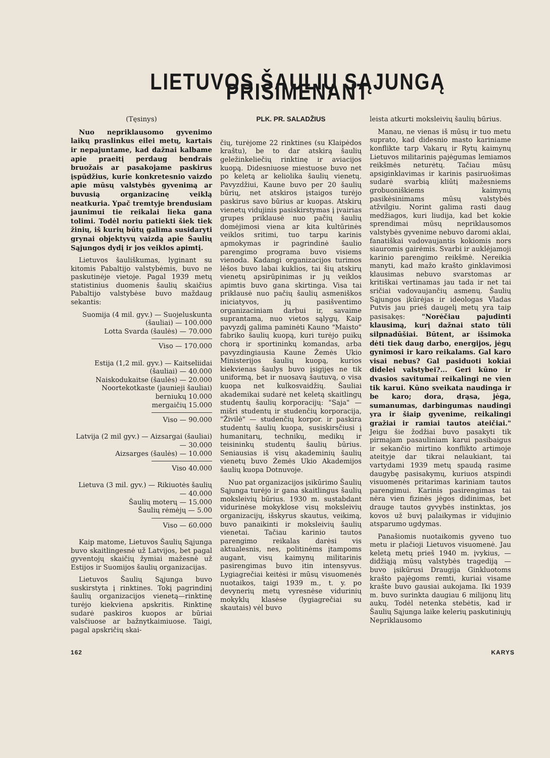LIETUVOS ŠAULIŲ SĄJUNGĄ PRISIMENANT
(Tęsinys)
Nuo nepriklausomo gyvenimo laikų praslinkus eilei metų, kartais ir nepajuntame, kad dažnai kalbame apie praeitį perdaug bendrais bruožais ar pasakojame paskirus įspūdžius, kurie konkretesnio vaizdo apie mūsų valstybės gyvenimą ar buvusią organizacinę veiklą neatkuria. Ypač tremtyje brendusiam jaunimui tie reikalai lieka gana tolimi. Todėl noriu patiekti šiek tiek žinių, iš kurių būtų galima susidaryti grynai objektyvų vaizdą apie Šaulių Sąjungos dydį ir jos veiklos apimtį.
Lietuvos šauliškumas, lyginant su kitomis Pabaltijo valstybėmis, buvo ne paskutinėje vietoje. Pagal 1939 metų statistinius duomenis šaulių skaičius Pabaltijo valstybėse buvo maždaug sekantis:
Suomija (4 mil. gyv.) — Suojeluskunta (šauliai) — 100.000
Lotta Svarda (šaulės) — 70.000
Viso — 170.000
Estija (1,2 mil. gyv.) — Kaitseliidai (šauliai) — 40.000
Naiskodukaitse (šaulės) — 20.000
Noortekotkaste (jaunieji šauliai) berniukų 10.000
mergaičių 15.000
Viso — 90.000
Latvija (2 mil gyv.) — Aizsargai (šauliai) — 30.000
Aizsarges (šaulės) — 10.000
Viso 40.000
Lietuva (3 mil. gyv.) — Rikiuotės šaulių — 40.000
Šaulių moterų — 15.000
Šaulių rėmėjų — 5.00
Viso — 60.000
Kaip matome, Lietuvos Šaulių Sąjunga buvo skaitlingesnė už Latvijos, bet pagal gyventojų skaičių žymiai mažesnė už Estijos ir Suomijos šaulių organizacijas.
Lietuvos Šaulių Sąjunga buvo suskirstyta į rinktines. Tokį pagrindinį šaulių organizacijos vienetą—rinktinę turėjo kiekviena apskritis. Rinktinę sudarė paskiros kuopos ar būriai valsčiuose ar bažnytkaimiuose. Taigi, pagal apskričių skai-
PLK. PR. SALADŽIUS
čių, turėjome 22 rinktines (su Klaipėdos kraštu), be to dar atskirą šaulių geležinkeliečių rinktinę ir aviacijos kuopą. Didesniuose miestuose buvo net po keletą ar keliolika šaulių vienetų. Pavyzdžiui, Kaune buvo per 20 šaulių būrių, net atskiros įstaigos turėjo paskirus savo būrius ar kuopas. Atskirų vienetų vidujinis pasiskirstymas į įvairias grupes priklausė nuo pačių šaulių domėjimosi viena ar kita kultūrinės veiklos sritimi, tuo tarpu karinis apmokymas ir pagrindinė šaulio parengimo programa buvo visiems vienoda. Kadangi organizacijos turimos lėšos buvo labai kuklios, tai šių atskirų vienetų apsirūpinimas ir jų veiklos apimtis buvo gana skirtinga. Visa tai priklausė nuo pačių šaulių asmeniškos iniciatyvos, jų pasišventimo organizaciniam darbui ir, savaime suprantama, nuo vietos sąlygų. Kaip pavyzdį galima paminėti Kauno "Maisto" fabriko šaulių kuopą, kuri turėjo puikų chorą ir sportininkų komandas, arba pavyzdingiausia Kaune Žemės Ukio Ministerijos šaulių kuopą, kurios kiekvienas šaulys buvo įsigijęs ne tik uniformą, bet ir nuosavą šautuvą, o visa kuopa net kulkosvaidžių. Šauliai akademikai sudarė net keletą skaitlingų studentų šaulių korporacijų: "Saja" — mišri studentų ir studenčių korporacija, "Živilė" — studenčių korpor. ir paskira studentų šaulių kuopa, susiskirsčiusi į humanitarų, technikų, medikų ir teisininkų studentų šaulių būrius. Seniausias iš visų akademinių šaulių vienetų buvo Žemės Ukio Akademijos šaulių kuopa Dotnuvoje.
Nuo pat organizacijos įsikūrimo Šaulių Sąjunga turėjo ir gana skaitlingus šaulių moksleivių būrius. 1930 m. sustabdant vidurinėse mokyklose visų moksleivių organizacijų, išskyrus skautus, veikimą, buvo panaikinti ir moksleivių šaulių vienetai. Tačiau karinio tautos parengimo reikalas darėsi vis aktualesnis, nes, politinėms įtampoms augant, visų kaimynų militarinis pasirengimas buvo itin intensyvus. Lygiagrečiai keitėsi ir mūsų visuomenės nuotaikos, taigi 1939 m., t. y. po devynerių metų vyresnėse vidurinių mokyklų klasėse (lygiagrečiai su skautais) vėl buvo
leista atkurti moksleivių šaulių būrius.
Manau, ne vienas iš mūsų ir tuo metu suprato, kad didesnio masto kariniame konflikte tarp Vakarų ir Rytų kaimynų Lietuvos militarinis pajėgumas lemiamos reikšmės neturėtų. Tačiau mūsų apsiginklavimas ir karinis pasiruošimas sudarė svarbią kliūtį mažesniems grobuoniškiems kaimynų pasikėsinimams mūsų valstybės atžvilgiu. Norint galima rasti daug medžiagos, kuri liudija, kad bet kokie sprendimai mūsų nepriklausomos valstybės gyvenime nebuvo daromi aklai, fanatiškai vadovaujantis kokiomis nors siauromis gairėmis. Svarbi ir auklėjamoji karinio parengimo reikšmė. Nereikia manyti, kad mažo krašto ginklavimosi klausimas nebuvo svarstomas ar kritiškai vertinamas jau tada ir net tai sričiai vadovaujančių asmenų. Šaulių Sąjungos įkūrėjas ir ideologas Vladas Putvis jau prieš daugelį metų yra taip pasisakęs: "Norėčiau pajudinti klausimą, kurį dažnai stato tūli silpnadūšiai. Būtent, ar išsimoka dėti tiek daug darbo, energijos, jėgų gynimosi ir karo reikalams. Gal karo visai nebus? Gal pasiduoti kokiai didelei valstybei?... Geri kūno ir dvasios savitumai reikalingi ne vien tik karui. Kūno sveikata naudinga ir be karo; dora, drąsa, jėga, sumanumas, darbingumas naudingi yra ir šiaip gyvenime, reikalingi gražiai ir ramiai tautos ateičiai." Jeigu šie žodžiai buvo pasakyti tik pirmajam pasauliniam karui pasibaigus ir sekančio mirtino konflikto artimoje ateityje dar tikrai nelaukiant, tai vartydami 1939 metų spaudą rasime daugybę pasisakymų, kuriuos atspindi visuomenės pritarimas kariniam tautos parengimui. Karinis pasirengimas tai nėra vien fizinės jėgos didinimas, bet drauge tautos gyvybės instinktas, jos kovos už buvį palaikymas ir vidujinio atsparumo ugdymas.
Panašiomis nuotaikomis gyveno tuo metu ir plačioji Lietuvos visuomenė. Jau keletą metų prieš 1940 m. įvykius, — didžiąją mūsų valstybės tragediją — buvo įsikūrusi Draugija Ginkluotoms krašto pajėgoms remti, kuriai visame krašte buvo gausiai aukojama. Iki 1939 m. buvo surinkta daugiau 6 milijonų litų aukų. Todėl netenka stebėtis, kad ir Šaulių Sąjunga laike kelerių paskutiniųjų Nepriklausomo
162 KARYS